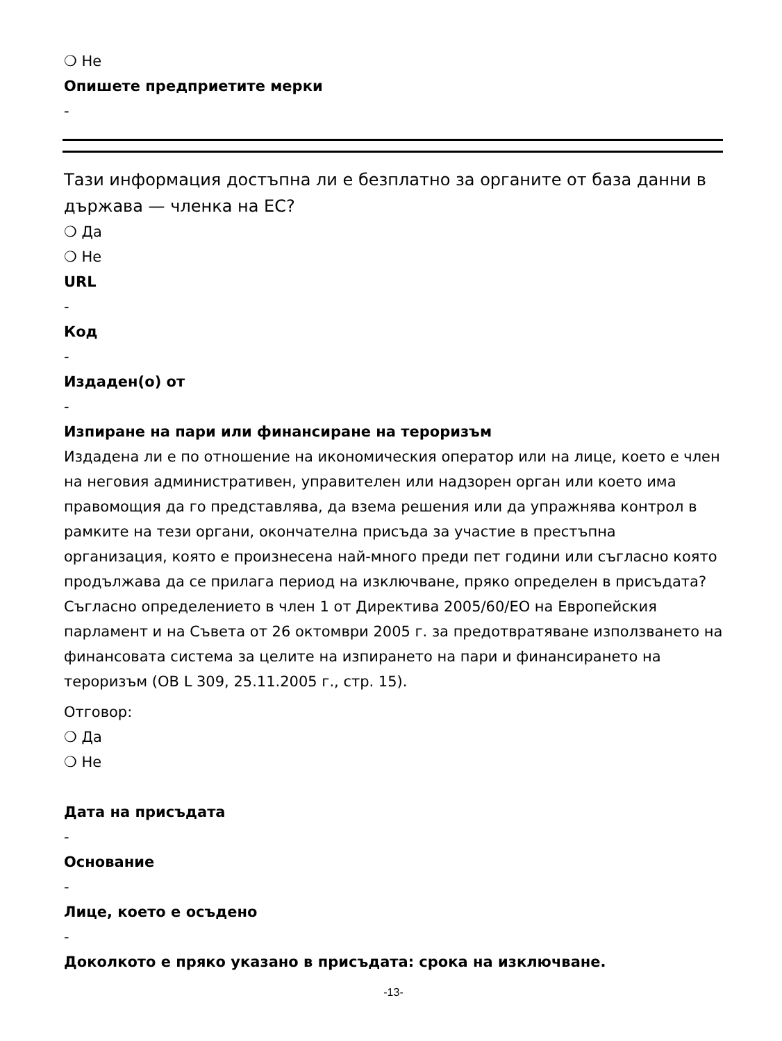❍ Не
Опишете предприетите мерки
-
Тази информация достъпна ли е безплатно за органите от база данни в държава — членка на ЕС?
❍ Да
❍ Не
URL
-
Код
-
Издаден(о) от
-
Изпиране на пари или финансиране на тероризъм
Издадена ли е по отношение на икономическия оператор или на лице, което е член на неговия административен, управителен или надзорен орган или което има правомощия да го представлява, да взема решения или да упражнява контрол в рамките на тези органи, окончателна присъда за участие в престъпна организация, която е произнесена най-много преди пет години или съгласно която продължава да се прилага период на изключване, пряко определен в присъдата? Съгласно определението в член 1 от Директива 2005/60/ЕО на Европейския парламент и на Съвета от 26 октомври 2005 г. за предотвратяване използването на финансовата система за целите на изпирането на пари и финансирането на тероризъм (ОВ L 309, 25.11.2005 г., стр. 15).
Отговор:
❍ Да
❍ Не
Дата на присъдата
-
Основание
-
Лице, което е осъдено
-
Доколкото е пряко указано в присъдата: срока на изключване.
-13-